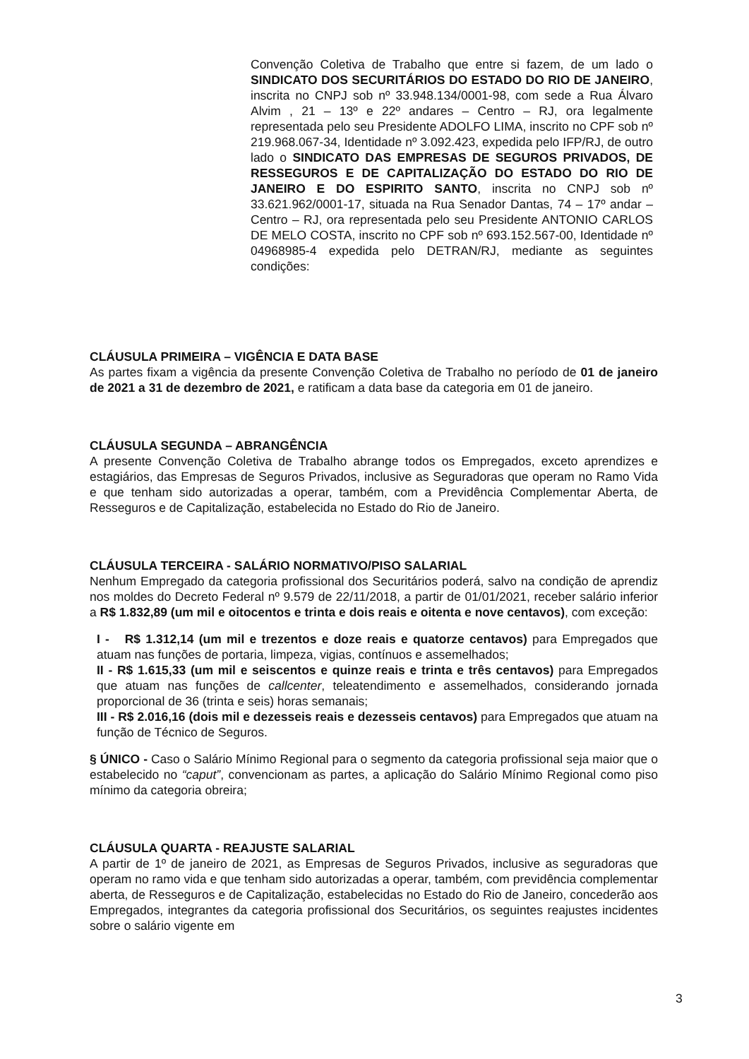Convenção Coletiva de Trabalho que entre si fazem, de um lado o SINDICATO DOS SECURITÁRIOS DO ESTADO DO RIO DE JANEIRO, inscrita no CNPJ sob nº 33.948.134/0001-98, com sede a Rua Álvaro Alvim , 21 – 13º e 22º andares – Centro – RJ, ora legalmente representada pelo seu Presidente ADOLFO LIMA, inscrito no CPF sob nº 219.968.067-34, Identidade nº 3.092.423, expedida pelo IFP/RJ, de outro lado o SINDICATO DAS EMPRESAS DE SEGUROS PRIVADOS, DE RESSEGUROS E DE CAPITALIZAÇÃO DO ESTADO DO RIO DE JANEIRO E DO ESPIRITO SANTO, inscrita no CNPJ sob nº 33.621.962/0001-17, situada na Rua Senador Dantas, 74 – 17º andar – Centro – RJ, ora representada pelo seu Presidente ANTONIO CARLOS DE MELO COSTA, inscrito no CPF sob nº 693.152.567-00, Identidade nº 04968985-4 expedida pelo DETRAN/RJ, mediante as seguintes condições:
CLÁUSULA PRIMEIRA – VIGÊNCIA E DATA BASE
As partes fixam a vigência da presente Convenção Coletiva de Trabalho no período de 01 de janeiro de 2021 a 31 de dezembro de 2021, e ratificam a data base da categoria em 01 de janeiro.
CLÁUSULA SEGUNDA – ABRANGÊNCIA
A presente Convenção Coletiva de Trabalho abrange todos os Empregados, exceto aprendizes e estagiários, das Empresas de Seguros Privados, inclusive as Seguradoras que operam no Ramo Vida e que tenham sido autorizadas a operar, também, com a Previdência Complementar Aberta, de Resseguros e de Capitalização, estabelecida no Estado do Rio de Janeiro.
CLÁUSULA TERCEIRA - SALÁRIO NORMATIVO/PISO SALARIAL
Nenhum Empregado da categoria profissional dos Securitários poderá, salvo na condição de aprendiz nos moldes do Decreto Federal nº 9.579 de 22/11/2018, a partir de 01/01/2021, receber salário inferior a R$ 1.832,89 (um mil e oitocentos e trinta e dois reais e oitenta e nove centavos), com exceção:
I - R$ 1.312,14 (um mil e trezentos e doze reais e quatorze centavos) para Empregados que atuam nas funções de portaria, limpeza, vigias, contínuos e assemelhados;
II - R$ 1.615,33 (um mil e seiscentos e quinze reais e trinta e três centavos) para Empregados que atuam nas funções de callcenter, teleatendimento e assemelhados, considerando jornada proporcional de 36 (trinta e seis) horas semanais;
III - R$ 2.016,16 (dois mil e dezesseis reais e dezesseis centavos) para Empregados que atuam na função de Técnico de Seguros.
§ ÚNICO - Caso o Salário Mínimo Regional para o segmento da categoria profissional seja maior que o estabelecido no “caput”, convencionam as partes, a aplicação do Salário Mínimo Regional como piso mínimo da categoria obreira;
CLÁUSULA QUARTA - REAJUSTE SALARIAL
A partir de 1º de janeiro de 2021, as Empresas de Seguros Privados, inclusive as seguradoras que operam no ramo vida e que tenham sido autorizadas a operar, também, com previdência complementar aberta, de Resseguros e de Capitalização, estabelecidas no Estado do Rio de Janeiro, concederão aos Empregados, integrantes da categoria profissional dos Securitários, os seguintes reajustes incidentes sobre o salário vigente em
3